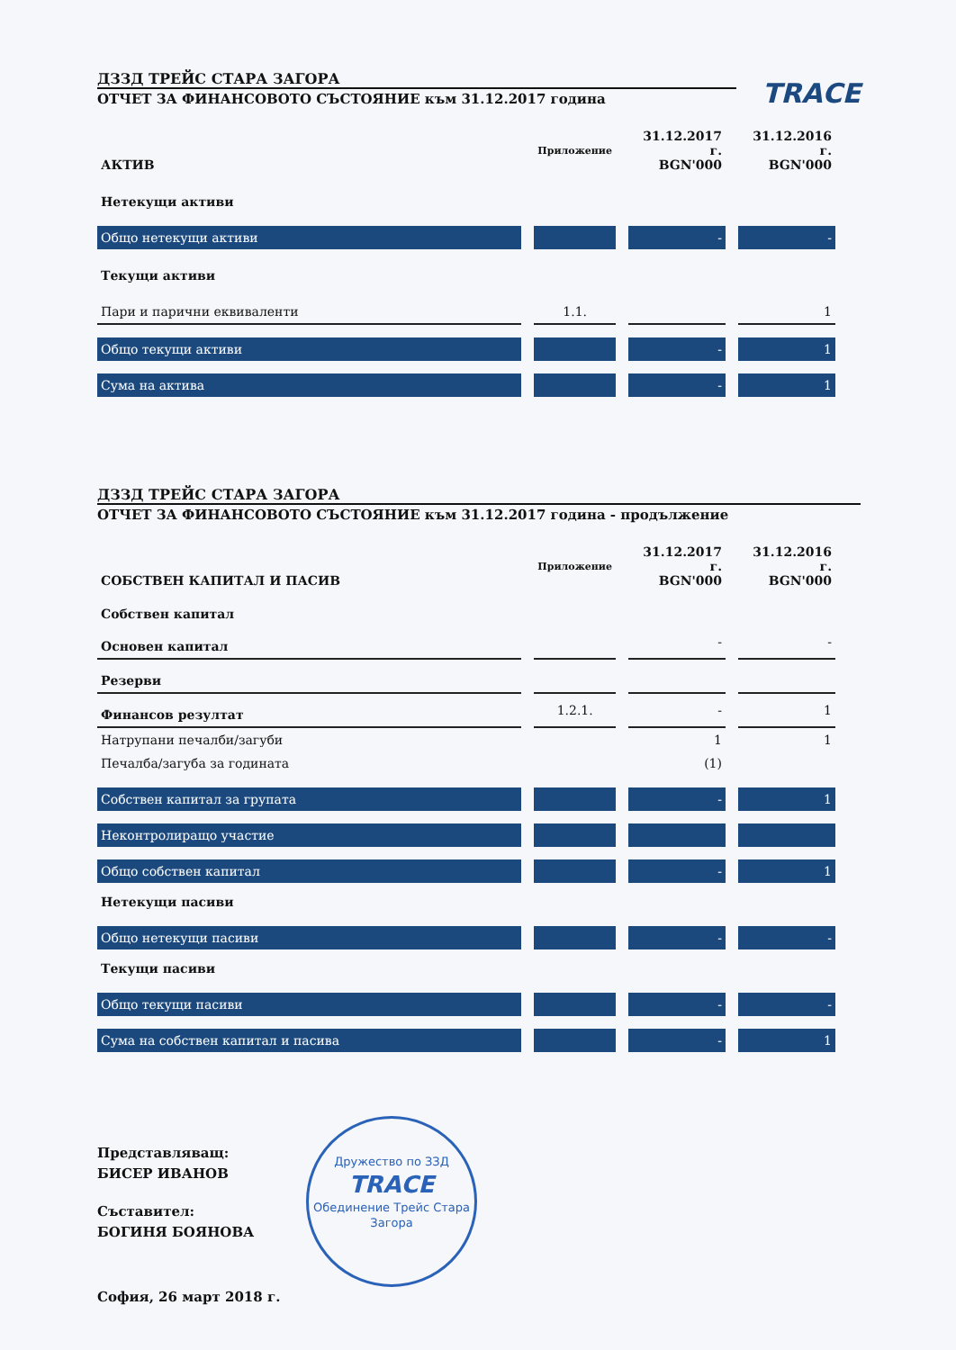ДЗЗД ТРЕЙС СТАРА ЗАГОРА
TRACE
ОТЧЕТ ЗА ФИНАНСОВОТО СЪСТОЯНИЕ към 31.12.2017 година
| АКТИВ | Приложение | 31.12.2017 г. BGN'000 | 31.12.2016 г. BGN'000 |
| --- | --- | --- | --- |
| Нетекущи активи | | | |
| Общо нетекущи активи | | - | - |
| Текущи активи | | | |
| Пари и парични еквиваленти | 1.1. | | 1 |
| Общо текущи активи | | - | 1 |
| Сума на актива | | - | 1 |
ДЗЗД ТРЕЙС СТАРА ЗАГОРА
ОТЧЕТ ЗА ФИНАНСОВОТО СЪСТОЯНИЕ към 31.12.2017 година - продължение
| СОБСТВЕН КАПИТАЛ И ПАСИВ | Приложение | 31.12.2017 г. BGN'000 | 31.12.2016 г. BGN'000 |
| --- | --- | --- | --- |
| Собствен капитал | | | |
| Основен капитал | | - | - |
| Резерви | | | |
| Финансов резултат | 1.2.1. | - | 1 |
| Натрупани печалби/загуби | | 1 | 1 |
| Печалба/загуба за годината | | (1) | |
| Собствен капитал за групата | | - | 1 |
| Неконтролиращо участие | | | |
| Общо собствен капитал | | - | 1 |
| Нетекущи пасиви | | | |
| Общо нетекущи пасиви | | - | - |
| Текущи пасиви | | | |
| Общо текущи пасиви | | - | - |
| Сума на собствен капитал и пасива | | - | 1 |
Представляващ:
БИСЕР ИВАНОВ
Съставител:
БОГИНЯ БОЯНОВА
София, 26 март 2018 г.
Дружество по ЗЗД
TRACE
Обединение Трейс Стара Загора